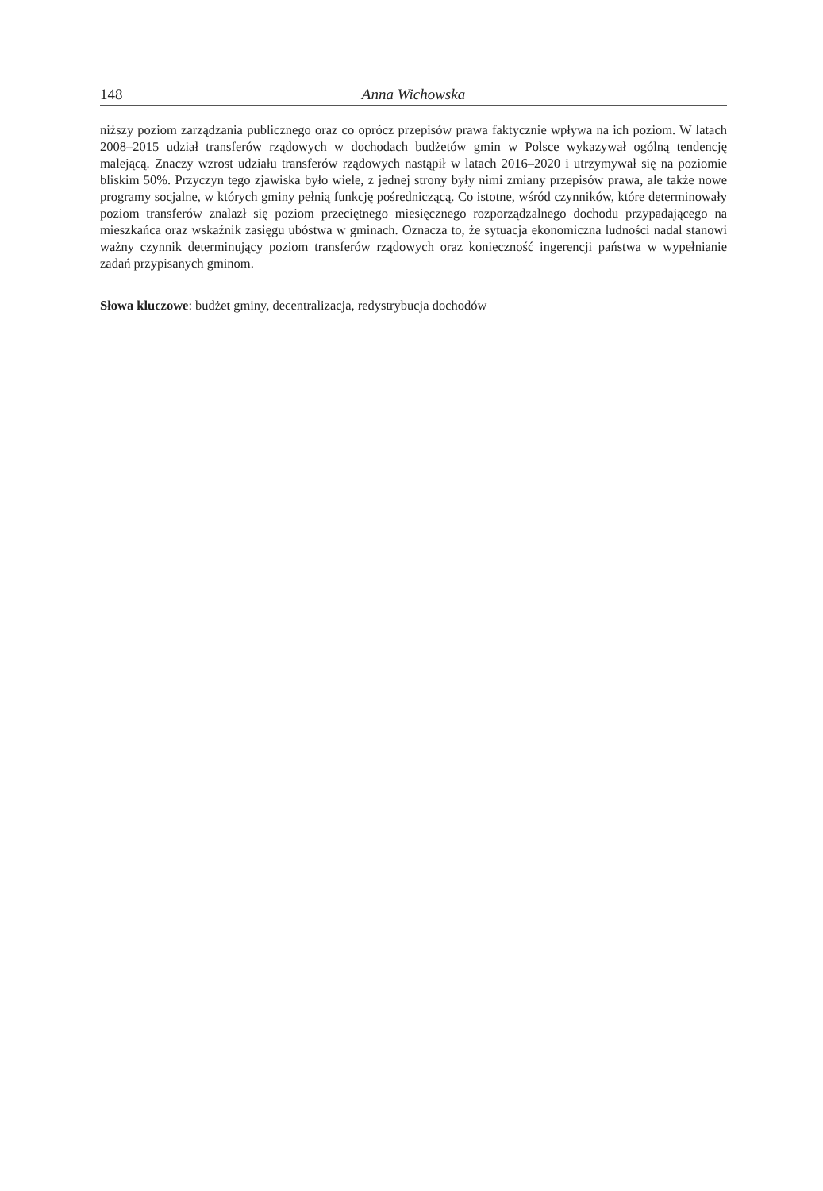148 Anna Wichowska
niższy poziom zarządzania publicznego oraz co oprócz przepisów prawa faktycznie wpływa na ich poziom. W latach 2008–2015 udział transferów rządowych w dochodach budżetów gmin w Polsce wykazywał ogólną tendencję malejącą. Znaczy wzrost udziału transferów rządowych nastąpił w latach 2016–2020 i utrzymywał się na poziomie bliskim 50%. Przyczyn tego zjawiska było wiele, z jednej strony były nimi zmiany przepisów prawa, ale także nowe programy socjalne, w których gminy pełnią funkcję pośredniczącą. Co istotne, wśród czynników, które determinowały poziom transferów znalazł się poziom przeciętnego miesięcznego rozporządzalnego dochodu przypadającego na mieszkańca oraz wskaźnik zasięgu ubóstwa w gminach. Oznacza to, że sytuacja ekonomiczna ludności nadal stanowi ważny czynnik determinujący poziom transferów rządowych oraz konieczność ingerencji państwa w wypełnianie zadań przypisanych gminom.
Słowa kluczowe: budżet gminy, decentralizacja, redystrybucja dochodów